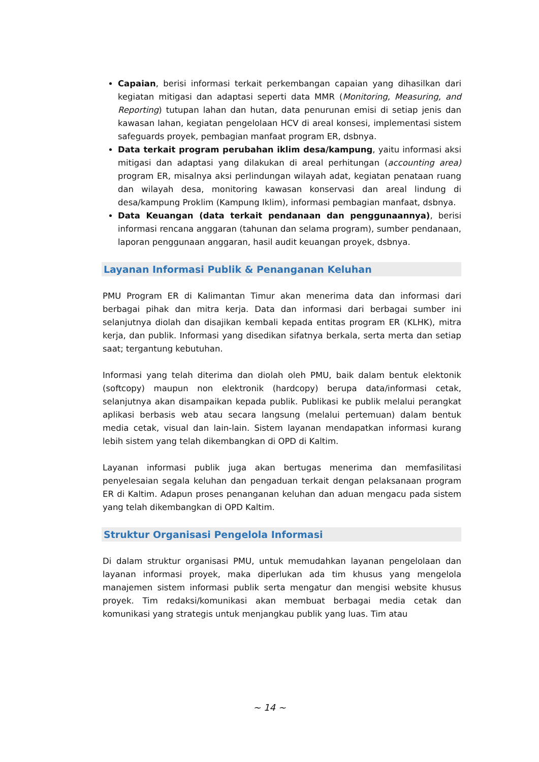Capaian, berisi informasi terkait perkembangan capaian yang dihasilkan dari kegiatan mitigasi dan adaptasi seperti data MMR (Monitoring, Measuring, and Reporting) tutupan lahan dan hutan, data penurunan emisi di setiap jenis dan kawasan lahan, kegiatan pengelolaan HCV di areal konsesi, implementasi sistem safeguards proyek, pembagian manfaat program ER, dsbnya.
Data terkait program perubahan iklim desa/kampung, yaitu informasi aksi mitigasi dan adaptasi yang dilakukan di areal perhitungan (accounting area) program ER, misalnya aksi perlindungan wilayah adat, kegiatan penataan ruang dan wilayah desa, monitoring kawasan konservasi dan areal lindung di desa/kampung Proklim (Kampung Iklim), informasi pembagian manfaat, dsbnya.
Data Keuangan (data terkait pendanaan dan penggunaannya), berisi informasi rencana anggaran (tahunan dan selama program), sumber pendanaan, laporan penggunaan anggaran, hasil audit keuangan proyek, dsbnya.
Layanan Informasi Publik & Penanganan Keluhan
PMU Program ER di Kalimantan Timur akan menerima data dan informasi dari berbagai pihak dan mitra kerja. Data dan informasi dari berbagai sumber ini selanjutnya diolah dan disajikan kembali kepada entitas program ER (KLHK), mitra kerja, dan publik. Informasi yang disedikan sifatnya berkala, serta merta dan setiap saat; tergantung kebutuhan.
Informasi yang telah diterima dan diolah oleh PMU, baik dalam bentuk elektonik (softcopy) maupun non elektronik (hardcopy) berupa data/informasi cetak, selanjutnya akan disampaikan kepada publik. Publikasi ke publik melalui perangkat aplikasi berbasis web atau secara langsung (melalui pertemuan) dalam bentuk media cetak, visual dan lain-lain. Sistem layanan mendapatkan informasi kurang lebih sistem yang telah dikembangkan di OPD di Kaltim.
Layanan informasi publik juga akan bertugas menerima dan memfasilitasi penyelesaian segala keluhan dan pengaduan terkait dengan pelaksanaan program ER di Kaltim. Adapun proses penanganan keluhan dan aduan mengacu pada sistem yang telah dikembangkan di OPD Kaltim.
Struktur Organisasi Pengelola Informasi
Di dalam struktur organisasi PMU, untuk memudahkan layanan pengelolaan dan layanan informasi proyek, maka diperlukan ada tim khusus yang mengelola manajemen sistem informasi publik serta mengatur dan mengisi website khusus proyek. Tim redaksi/komunikasi akan membuat berbagai media cetak dan komunikasi yang strategis untuk menjangkau publik yang luas. Tim atau
~ 14 ~